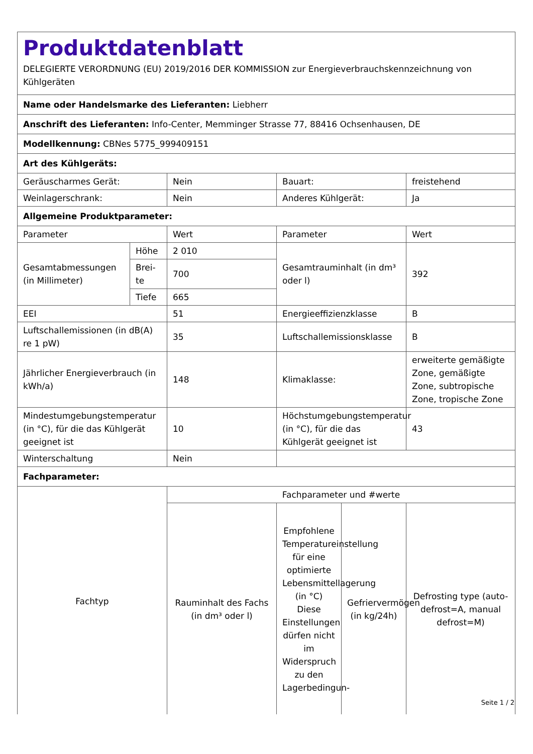| Produktdatenblatt DELEGIERTE VERORDNUNG (EU) 2019/2016 DER KOMMISSION zur Energieverbrauchskennzeichnung von Kühlgeräten | | | | | |
| Name oder Handelsmarke des Lieferanten: Liebherr | | | | | |
| Anschrift des Lieferanten: Info-Center, Memminger Strasse 77, 88416 Ochsenhausen, DE | | | | | |
| Modellkennung: CBNes 5775_999409151 | | | | | |
| Art des Kühlgeräts: | | | | | |
| Geräuscharmes Gerät: | | Nein | Bauart: | | freistehend |
| Weinlagerschrank: | | Nein | Anderes Kühlgerät: | | Ja |
| Allgemeine Produktparameter: | | | | | |
| Parameter | | Wert | Parameter | | Wert |
| Gesamtabmessungen (in Millimeter) | Höhe | 2 010 | Gesamtrauminhalt (in dm³ oder l) | | 392 |
| | Brei-te | 700 | | | |
| | Tiefe | 665 | | | |
| EEI | | 51 | Energieeffizienzklasse | | B |
| Luftschallemissionen (in dB(A) re 1 pW) | | 35 | Luftschallemissionsklasse | | B |
| Jährlicher Energieverbrauch (in kWh/a) | | 148 | Klimaklasse: | | erweiterte gemäßigte Zone, gemäßigte Zone, subtropische Zone, tropische Zone |
| Mindestumgebungstemperatur (in °C), für die das Kühlgerät geeignet ist | | 10 | Höchstumgebungstemperatur (in °C), für die das Kühlgerät geeignet ist | | 43 |
| Winterschaltung | | Nein | | | |
| Fachparameter: | | | | | |
| Fachtyp | | Fachparameter und #werte | | | |
| | | Rauminhalt des Fachs (in dm³ oder l) | Empfohlene Temperatureinstellung für eine optimierte Lebensmittellagerung (in °C) Diese Einstellungen dürfen nicht im Widerspruch zu den Lagerbedingun- | Gefriervermögen (in kg/24h) | Defrosting type (auto-defrost=A, manual defrost=M) |
Seite 1 / 2